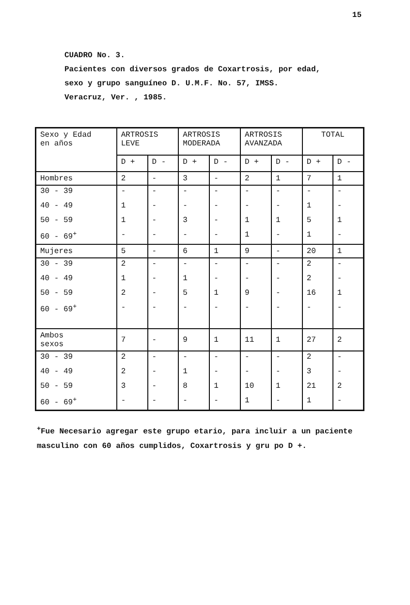15
CUADRO No. 3.
Pacientes con diversos grados de Coxartrosis, por edad,
sexo y grupo sanguíneo D. U.M.F. No. 57, IMSS.
Veracruz, Ver. , 1985.
| Sexo y Edad en años | ARTROSIS LEVE | | ARTROSIS MODERADA | | ARTROSIS AVANZADA | | TOTAL | |
| --- | --- | --- | --- | --- | --- | --- | --- | --- |
| | D + | D - | D + | D - | D + | D - | D + | D - |
| Hombres | 2 | - | 3 | - | 2 | 1 | 7 | 1 |
| 30 - 39 | - | - | - | - | - | - | - | - |
| 40 - 49 | 1 | - | - | - | - | - | 1 | - |
| 50 - 59 | 1 | - | 3 | - | 1 | 1 | 5 | 1 |
| 60 - 69<sup>+</sup> | - | - | - | - | 1 | - | 1 | - |
| Mujeres | 5 | - | 6 | 1 | 9 | - | 20 | 1 |
| 30 - 39 | 2 | - | - | - | - | - | 2 | - |
| 40 - 49 | 1 | - | 1 | - | - | - | 2 | - |
| 50 - 59 | 2 | - | 5 | 1 | 9 | - | 16 | 1 |
| 60 - 69<sup>+</sup> | - | - | - | - | - | - | - | - |
| Ambos sexos | 7 | - | 9 | 1 | 11 | 1 | 27 | 2 |
| 30 - 39 | 2 | - | - | - | - | - | 2 | - |
| 40 - 49 | 2 | - | 1 | - | - | - | 3 | - |
| 50 - 59 | 3 | - | 8 | 1 | 10 | 1 | 21 | 2 |
| 60 - 69<sup>+</sup> | - | - | - | - | 1 | - | 1 | - |
<sup>+</sup>Fue Necesario agregar este grupo etario, para incluir a un paciente masculino con 60 años cumplidos, Coxartrosis y gru po D +.